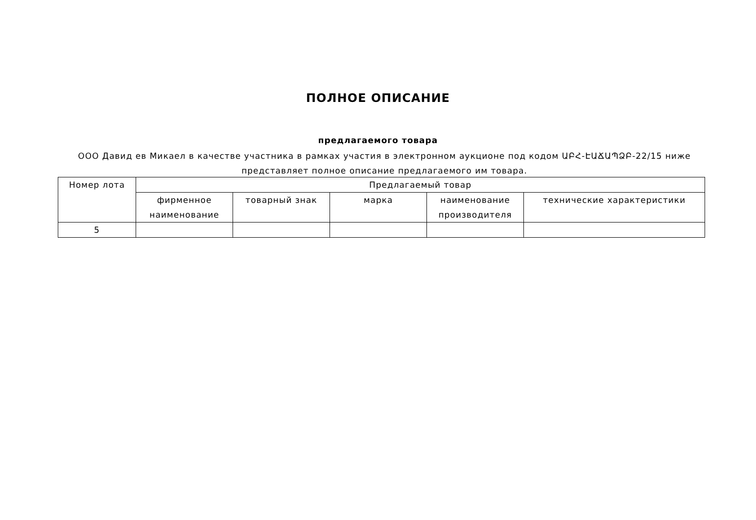ПОЛНОЕ ОПИСАНИЕ
предлагаемого товара
ООО Давид ев Микаел в качестве участника в рамках участия в электронном аукционе под кодом ԱԲՀ-ԷԱՃԱՊՁԲ-22/15 ниже представляет полное описание предлагаемого им товара.
| Номер лота | Предлагаемый товар | | | | |
| --- | --- | --- | --- | --- | --- |
| | фирменное наименование | товарный знак | марка | наименование производителя | технические характеристики |
| 5 | | | | | |